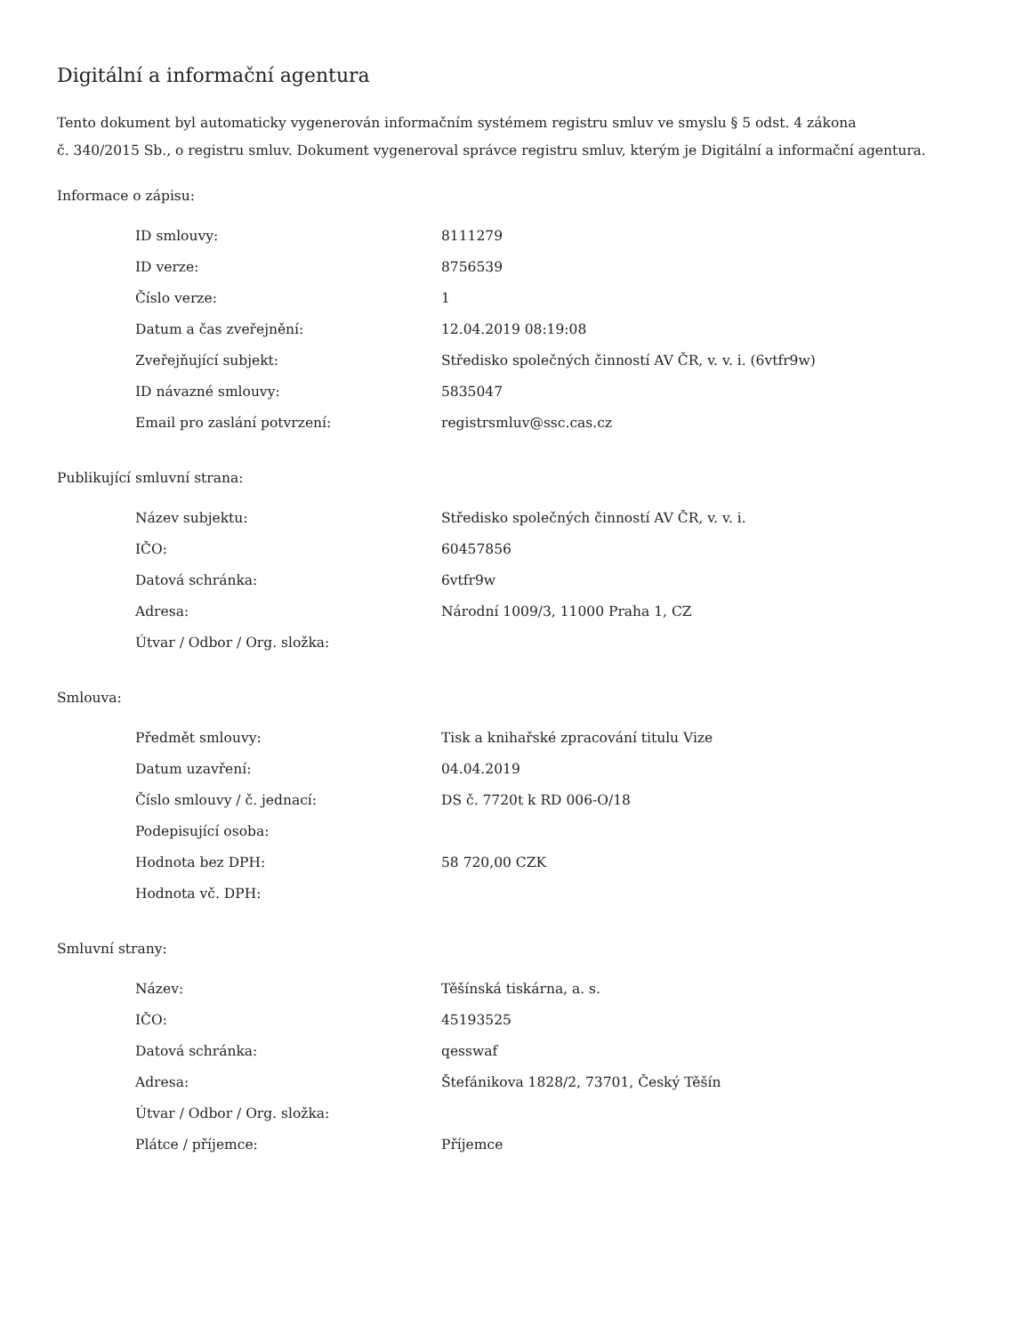Digitální a informační agentura
Tento dokument byl automaticky vygenerován informačním systémem registru smluv ve smyslu § 5 odst. 4 zákona
č. 340/2015 Sb., o registru smluv. Dokument vygeneroval správce registru smluv, kterým je Digitální a informační agentura.
Informace o zápisu:
| ID smlouvy: | 8111279 |
| ID verze: | 8756539 |
| Číslo verze: | 1 |
| Datum a čas zveřejnění: | 12.04.2019 08:19:08 |
| Zveřejňující subjekt: | Středisko společných činností AV ČR, v. v. i. (6vtfr9w) |
| ID návazné smlouvy: | 5835047 |
| Email pro zaslání potvrzení: | registrsmluv@ssc.cas.cz |
Publikující smluvní strana:
| Název subjektu: | Středisko společných činností AV ČR, v. v. i. |
| IČO: | 60457856 |
| Datová schránka: | 6vtfr9w |
| Adresa: | Národní 1009/3, 11000 Praha 1, CZ |
| Útvar / Odbor / Org. složka: | |
Smlouva:
| Předmět smlouvy: | Tisk a knihařské zpracování titulu Vize |
| Datum uzavření: | 04.04.2019 |
| Číslo smlouvy / č. jednací: | DS č. 7720t k RD 006-O/18 |
| Podepisující osoba: | |
| Hodnota bez DPH: | 58 720,00 CZK |
| Hodnota vč. DPH: | |
Smluvní strany:
| Název: | Těšínská tiskárna, a. s. |
| IČO: | 45193525 |
| Datová schránka: | qesswaf |
| Adresa: | Štefánikova 1828/2, 73701, Český Těšín |
| Útvar / Odbor / Org. složka: | |
| Plátce / příjemce: | Příjemce |